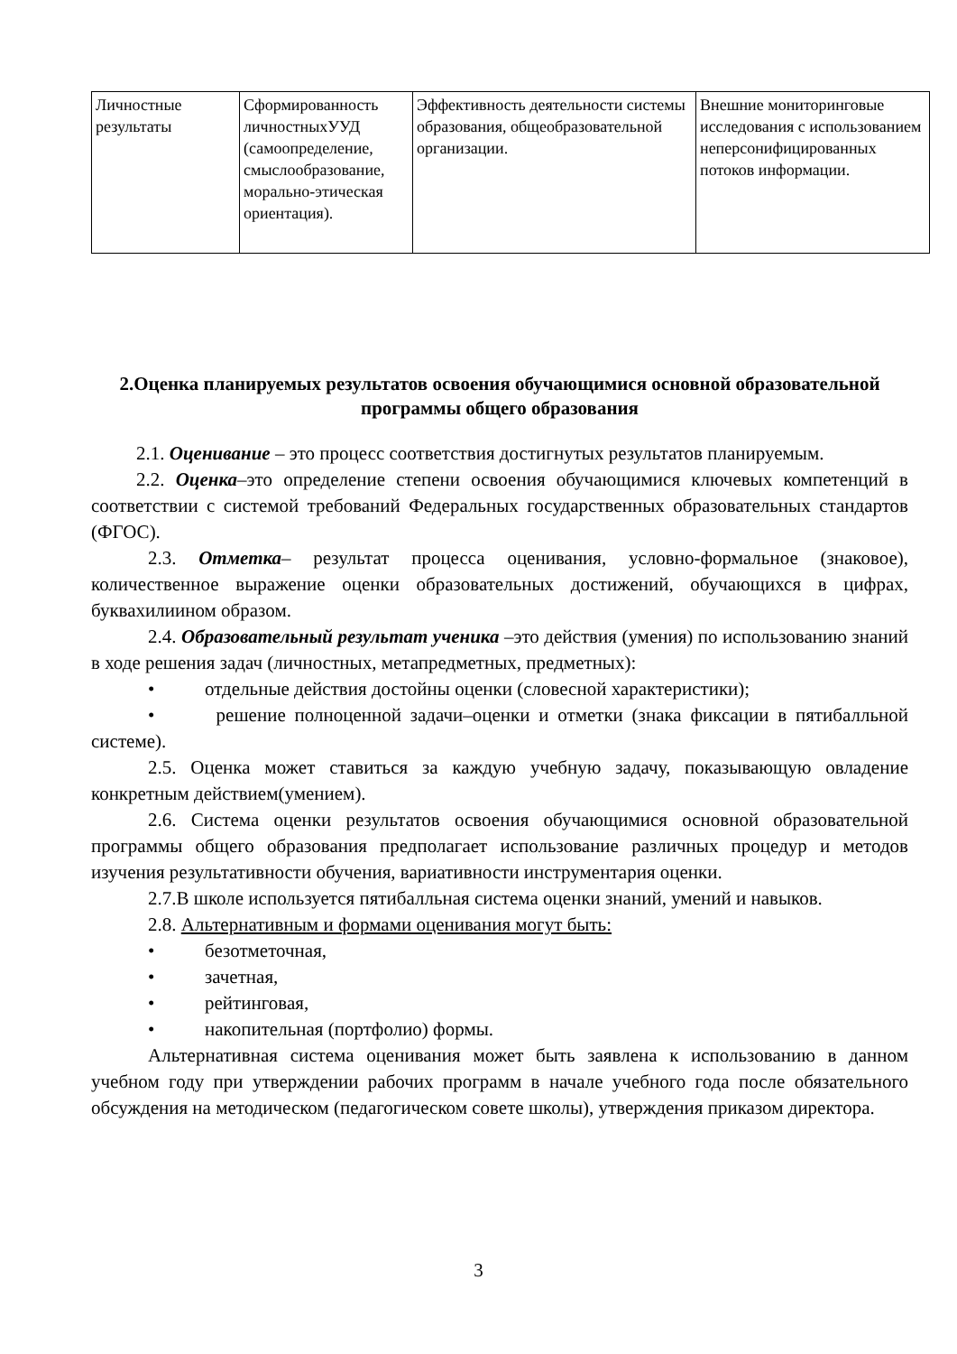| Личностные результаты | Сформированность личностныхУУД (самоопределение, смыслообразование, морально-этическая ориентация). | Эффективность деятельности системы образования, общеобразовательной организации. | Внешние мониторинговые исследования с использованием неперсонифицированных потоков информации. |
2.Оценка планируемых результатов освоения обучающимися основной образовательной программы общего образования
2.1. Оценивание – это процесс соответствия достигнутых результатов планируемым.
2.2. Оценка–это определение степени освоения обучающимися ключевых компетенций в соответствии с системой требований Федеральных государственных образовательных стандартов (ФГОС).
2.3. Отметка– результат процесса оценивания, условно-формальное (знаковое), количественное выражение оценки образовательных достижений, обучающихся в цифрах, буквахилиином образом.
2.4. Образовательный результат ученика –это действия (умения) по использованию знаний в ходе решения задач (личностных, метапредметных, предметных):
• отдельные действия достойны оценки (словесной характеристики);
• решение полноценной задачи–оценки и отметки (знака фиксации в пятибалльной системе).
2.5. Оценка может ставиться за каждую учебную задачу, показывающую овладение конкретным действием(умением).
2.6. Система оценки результатов освоения обучающимися основной образовательной программы общего образования предполагает использование различных процедур и методов изучения результативности обучения, вариативности инструментария оценки.
2.7.В школе используется пятибалльная система оценки знаний, умений и навыков.
2.8. Альтернативным и формами оценивания могут быть:
• безотметочная,
• зачетная,
• рейтинговая,
• накопительная (портфолио) формы.
Альтернативная система оценивания может быть заявлена к использованию в данном учебном году при утверждении рабочих программ в начале учебного года после обязательного обсуждения на методическом (педагогическом совете школы), утверждения приказом директора.
3